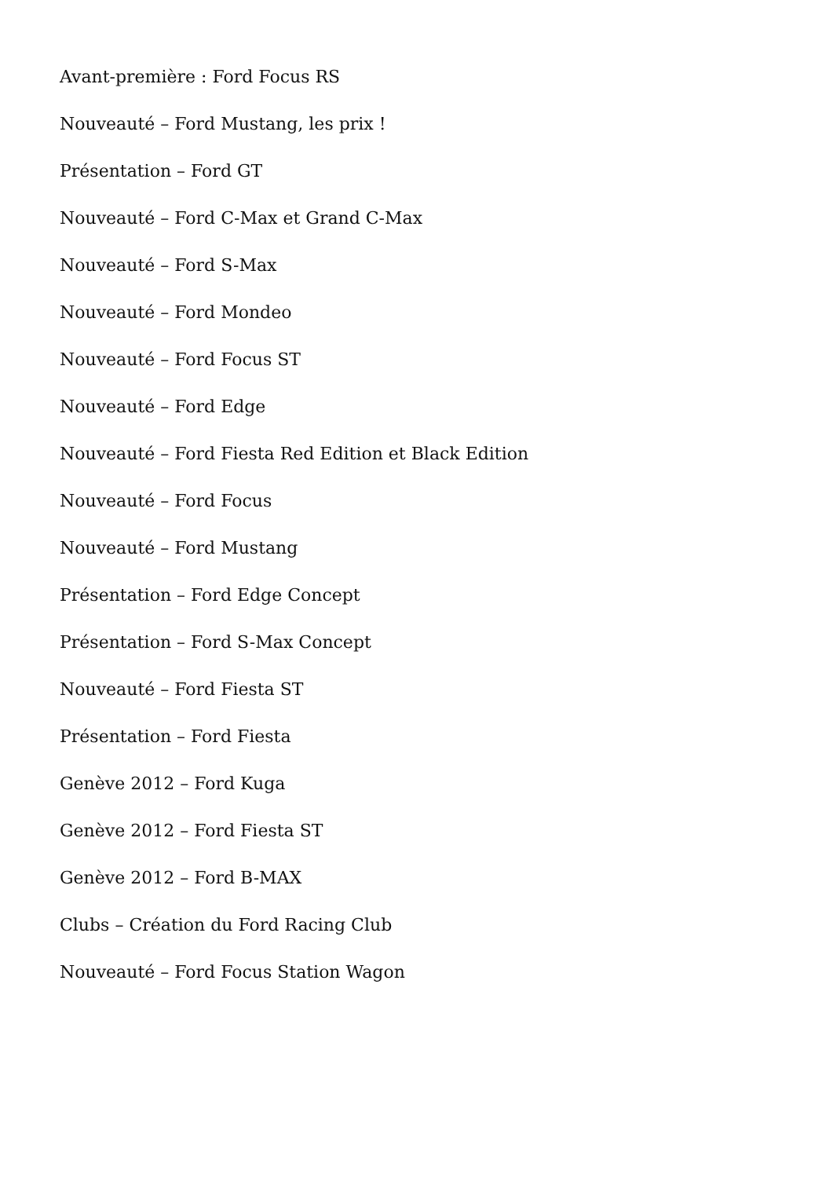Avant-première : Ford Focus RS
Nouveauté – Ford Mustang, les prix !
Présentation – Ford GT
Nouveauté – Ford C-Max et Grand C-Max
Nouveauté – Ford S-Max
Nouveauté – Ford Mondeo
Nouveauté – Ford Focus ST
Nouveauté – Ford Edge
Nouveauté – Ford Fiesta Red Edition et Black Edition
Nouveauté – Ford Focus
Nouveauté – Ford Mustang
Présentation – Ford Edge Concept
Présentation – Ford S-Max Concept
Nouveauté – Ford Fiesta ST
Présentation – Ford Fiesta
Genève 2012 – Ford Kuga
Genève 2012 – Ford Fiesta ST
Genève 2012 – Ford B-MAX
Clubs – Création du Ford Racing Club
Nouveauté – Ford Focus Station Wagon